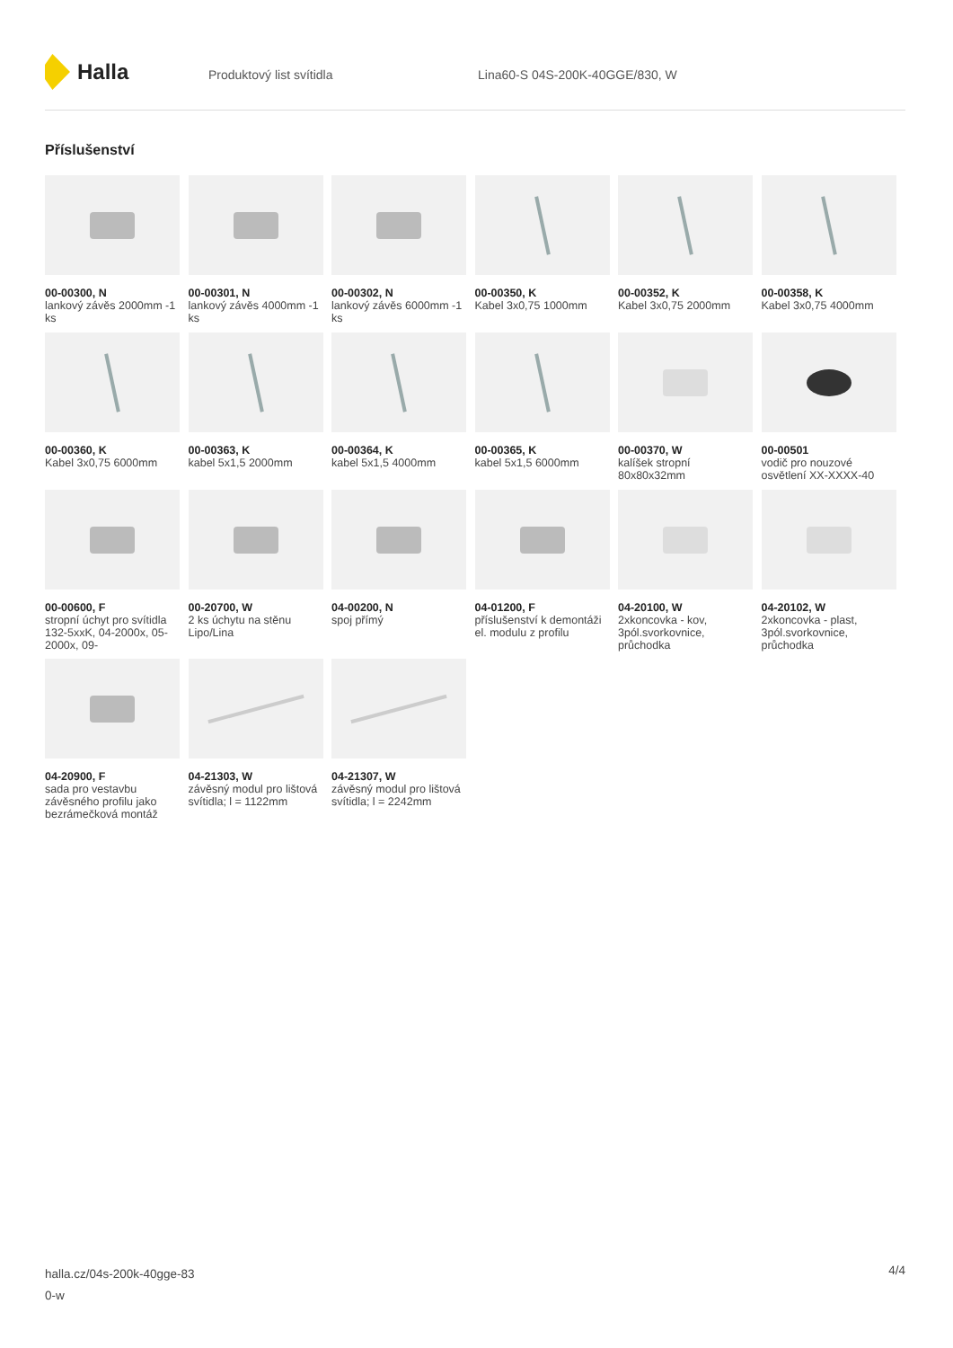Halla
Produktový list svítidla Lina60-S 04S-200K-40GGE/830, W
Příslušenství
00-00300, N
lankový závěs 2000mm -1 ks
00-00301, N
lankový závěs 4000mm -1 ks
00-00302, N
lankový závěs 6000mm -1 ks
00-00350, K
Kabel 3x0,75 1000mm
00-00352, K
Kabel 3x0,75 2000mm
00-00358, K
Kabel 3x0,75 4000mm
00-00360, K
Kabel 3x0,75 6000mm
00-00363, K
kabel 5x1,5 2000mm
00-00364, K
kabel 5x1,5 4000mm
00-00365, K
kabel 5x1,5 6000mm
00-00370, W
kalíšek stropní 80x80x32mm
00-00501
vodič pro nouzové osvětlení XX-XXXX-40
00-00600, F
stropní úchyt pro svítidla 132-5xxK, 04-2000x, 05-2000x, 09-
00-20700, W
2 ks úchytu na stěnu Lipo/Lina
04-00200, N
spoj přímý
04-01200, F
příslušenství k demontáži el. modulu z profilu
04-20100, W
2xkoncovka - kov, 3pól.svorkovnice, průchodka
04-20102, W
2xkoncovka - plast, 3pól.svorkovnice, průchodka
04-20900, F
sada pro vestavbu závěsného profilu jako bezrámečková montáž
04-21303, W
závěsný modul pro lištová svítidla; l = 1122mm
04-21307, W
závěsný modul pro lištová svítidla; l = 2242mm
halla.cz/04s-200k-40gge-83
0-w
4/4